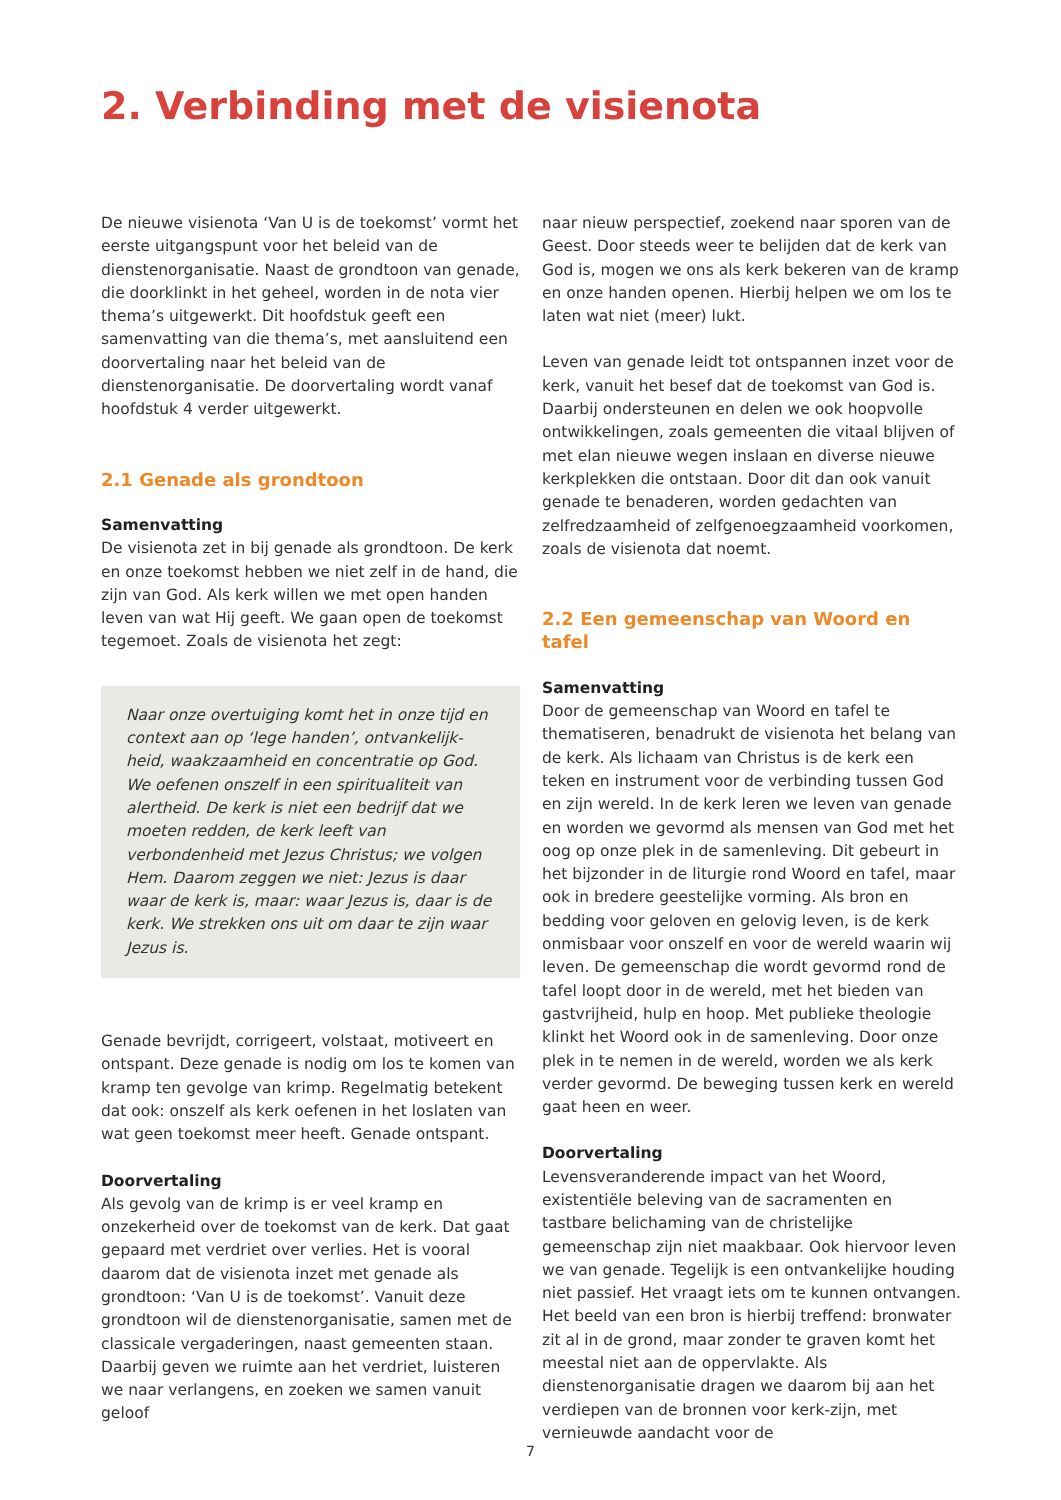2. Verbinding met de visienota
De nieuwe visienota ‘Van U is de toekomst’ vormt het eerste uitgangspunt voor het beleid van de dienstenorganisatie. Naast de grondtoon van genade, die doorklinkt in het geheel, worden in de nota vier thema’s uitgewerkt. Dit hoofdstuk geeft een samenvatting van die thema’s, met aansluitend een doorvertaling naar het beleid van de dienstenorganisatie. De doorvertaling wordt vanaf hoofdstuk 4 verder uitgewerkt.
2.1 Genade als grondtoon
Samenvatting
De visienota zet in bij genade als grondtoon. De kerk en onze toekomst hebben we niet zelf in de hand, die zijn van God. Als kerk willen we met open handen leven van wat Hij geeft. We gaan open de toekomst tegemoet. Zoals de visienota het zegt:
Naar onze overtuiging komt het in onze tijd en context aan op ‘lege handen’, ontvankelijk-heid, waakzaamheid en concentratie op God. We oefenen onszelf in een spiritualiteit van alertheid. De kerk is niet een bedrijf dat we moeten redden, de kerk leeft van verbondenheid met Jezus Christus; we volgen Hem. Daarom zeggen we niet: Jezus is daar waar de kerk is, maar: waar Jezus is, daar is de kerk. We strekken ons uit om daar te zijn waar Jezus is.
Genade bevrijdt, corrigeert, volstaat, motiveert en ontspant. Deze genade is nodig om los te komen van kramp ten gevolge van krimp. Regelmatig betekent dat ook: onszelf als kerk oefenen in het loslaten van wat geen toekomst meer heeft. Genade ontspant.
Doorvertaling
Als gevolg van de krimp is er veel kramp en onzekerheid over de toekomst van de kerk. Dat gaat gepaard met verdriet over verlies. Het is vooral daarom dat de visienota inzet met genade als grondtoon: ‘Van U is de toekomst’. Vanuit deze grondtoon wil de dienstenorganisatie, samen met de classicale vergaderingen, naast gemeenten staan. Daarbij geven we ruimte aan het verdriet, luisteren we naar verlangens, en zoeken we samen vanuit geloof
naar nieuw perspectief, zoekend naar sporen van de Geest. Door steeds weer te belijden dat de kerk van God is, mogen we ons als kerk bekeren van de kramp en onze handen openen. Hierbij helpen we om los te laten wat niet (meer) lukt.
Leven van genade leidt tot ontspannen inzet voor de kerk, vanuit het besef dat de toekomst van God is. Daarbij ondersteunen en delen we ook hoopvolle ontwikkelingen, zoals gemeenten die vitaal blijven of met elan nieuwe wegen inslaan en diverse nieuwe kerkplekken die ontstaan. Door dit dan ook vanuit genade te benaderen, worden gedachten van zelfredzaamheid of zelfgenoegzaamheid voorkomen, zoals de visienota dat noemt.
2.2 Een gemeenschap van Woord en tafel
Samenvatting
Door de gemeenschap van Woord en tafel te thematiseren, benadrukt de visienota het belang van de kerk. Als lichaam van Christus is de kerk een teken en instrument voor de verbinding tussen God en zijn wereld. In de kerk leren we leven van genade en worden we gevormd als mensen van God met het oog op onze plek in de samenleving. Dit gebeurt in het bijzonder in de liturgie rond Woord en tafel, maar ook in bredere geestelijke vorming. Als bron en bedding voor geloven en gelovig leven, is de kerk onmisbaar voor onszelf en voor de wereld waarin wij leven. De gemeenschap die wordt gevormd rond de tafel loopt door in de wereld, met het bieden van gastvrijheid, hulp en hoop. Met publieke theologie klinkt het Woord ook in de samenleving. Door onze plek in te nemen in de wereld, worden we als kerk verder gevormd. De beweging tussen kerk en wereld gaat heen en weer.
Doorvertaling
Levensveranderende impact van het Woord, existentiële beleving van de sacramenten en tastbare belichaming van de christelijke gemeenschap zijn niet maakbaar. Ook hiervoor leven we van genade. Tegelijk is een ontvankelijke houding niet passief. Het vraagt iets om te kunnen ontvangen. Het beeld van een bron is hierbij treffend: bronwater zit al in de grond, maar zonder te graven komt het meestal niet aan de oppervlakte. Als dienstenorganisatie dragen we daarom bij aan het verdiepen van de bronnen voor kerk-zijn, met vernieuwde aandacht voor de
7